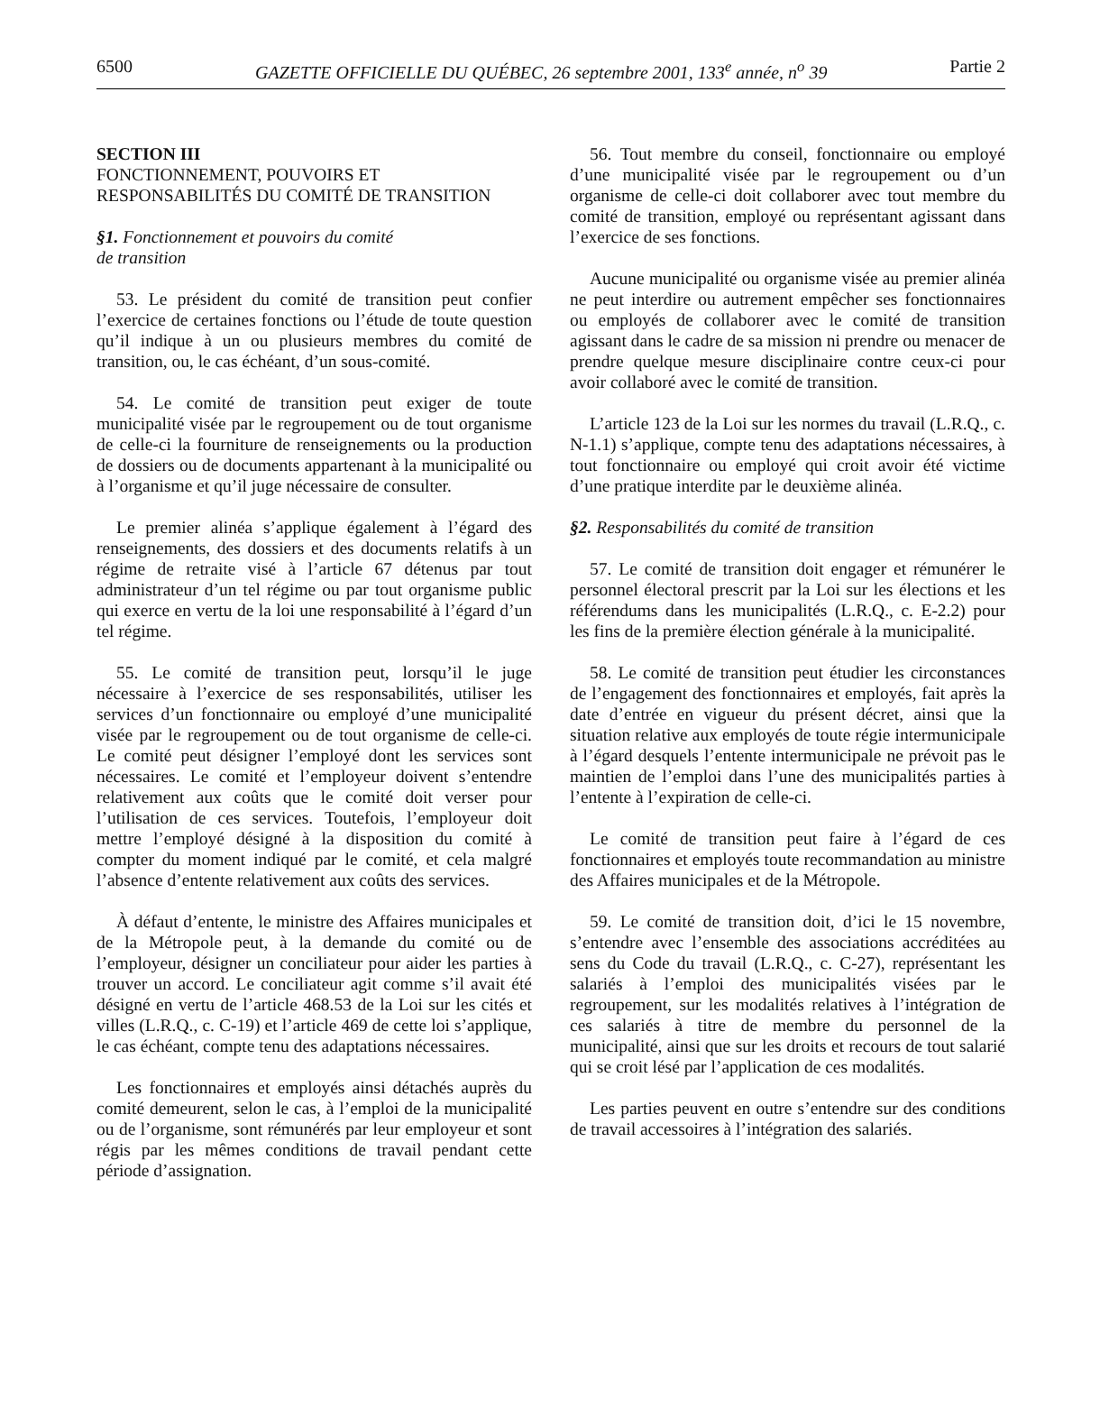6500 GAZETTE OFFICIELLE DU QUÉBEC, 26 septembre 2001, 133<sup>e</sup> année, n<sup>o</sup> 39 Partie 2
SECTION III
FONCTIONNEMENT, POUVOIRS ET
RESPONSABILITÉS DU COMITÉ DE TRANSITION
§1. Fonctionnement et pouvoirs du comité
de transition
53. Le président du comité de transition peut confier l’exercice de certaines fonctions ou l’étude de toute question qu’il indique à un ou plusieurs membres du comité de transition, ou, le cas échéant, d’un sous-comité.
54. Le comité de transition peut exiger de toute municipalité visée par le regroupement ou de tout organisme de celle-ci la fourniture de renseignements ou la production de dossiers ou de documents appartenant à la municipalité ou à l’organisme et qu’il juge nécessaire de consulter.
Le premier alinéa s’applique également à l’égard des renseignements, des dossiers et des documents relatifs à un régime de retraite visé à l’article 67 détenus par tout administrateur d’un tel régime ou par tout organisme public qui exerce en vertu de la loi une responsabilité à l’égard d’un tel régime.
55. Le comité de transition peut, lorsqu’il le juge nécessaire à l’exercice de ses responsabilités, utiliser les services d’un fonctionnaire ou employé d’une municipalité visée par le regroupement ou de tout organisme de celle-ci. Le comité peut désigner l’employé dont les services sont nécessaires. Le comité et l’employeur doivent s’entendre relativement aux coûts que le comité doit verser pour l’utilisation de ces services. Toutefois, l’employeur doit mettre l’employé désigné à la disposition du comité à compter du moment indiqué par le comité, et cela malgré l’absence d’entente relativement aux coûts des services.
À défaut d’entente, le ministre des Affaires municipales et de la Métropole peut, à la demande du comité ou de l’employeur, désigner un conciliateur pour aider les parties à trouver un accord. Le conciliateur agit comme s’il avait été désigné en vertu de l’article 468.53 de la Loi sur les cités et villes (L.R.Q., c. C-19) et l’article 469 de cette loi s’applique, le cas échéant, compte tenu des adaptations nécessaires.
Les fonctionnaires et employés ainsi détachés auprès du comité demeurent, selon le cas, à l’emploi de la municipalité ou de l’organisme, sont rémunérés par leur employeur et sont régis par les mêmes conditions de travail pendant cette période d’assignation.
56. Tout membre du conseil, fonctionnaire ou employé d’une municipalité visée par le regroupement ou d’un organisme de celle-ci doit collaborer avec tout membre du comité de transition, employé ou représentant agissant dans l’exercice de ses fonctions.
Aucune municipalité ou organisme visée au premier alinéa ne peut interdire ou autrement empêcher ses fonctionnaires ou employés de collaborer avec le comité de transition agissant dans le cadre de sa mission ni prendre ou menacer de prendre quelque mesure disciplinaire contre ceux-ci pour avoir collaboré avec le comité de transition.
L’article 123 de la Loi sur les normes du travail (L.R.Q., c. N-1.1) s’applique, compte tenu des adaptations nécessaires, à tout fonctionnaire ou employé qui croit avoir été victime d’une pratique interdite par le deuxième alinéa.
§2. Responsabilités du comité de transition
57. Le comité de transition doit engager et rémunérer le personnel électoral prescrit par la Loi sur les élections et les référendums dans les municipalités (L.R.Q., c. E-2.2) pour les fins de la première élection générale à la municipalité.
58. Le comité de transition peut étudier les circonstances de l’engagement des fonctionnaires et employés, fait après la date d’entrée en vigueur du présent décret, ainsi que la situation relative aux employés de toute régie intermunicipale à l’égard desquels l’entente intermunicipale ne prévoit pas le maintien de l’emploi dans l’une des municipalités parties à l’entente à l’expiration de celle-ci.
Le comité de transition peut faire à l’égard de ces fonctionnaires et employés toute recommandation au ministre des Affaires municipales et de la Métropole.
59. Le comité de transition doit, d’ici le 15 novembre, s’entendre avec l’ensemble des associations accréditées au sens du Code du travail (L.R.Q., c. C-27), représentant les salariés à l’emploi des municipalités visées par le regroupement, sur les modalités relatives à l’intégration de ces salariés à titre de membre du personnel de la municipalité, ainsi que sur les droits et recours de tout salarié qui se croit lésé par l’application de ces modalités.
Les parties peuvent en outre s’entendre sur des conditions de travail accessoires à l’intégration des salariés.